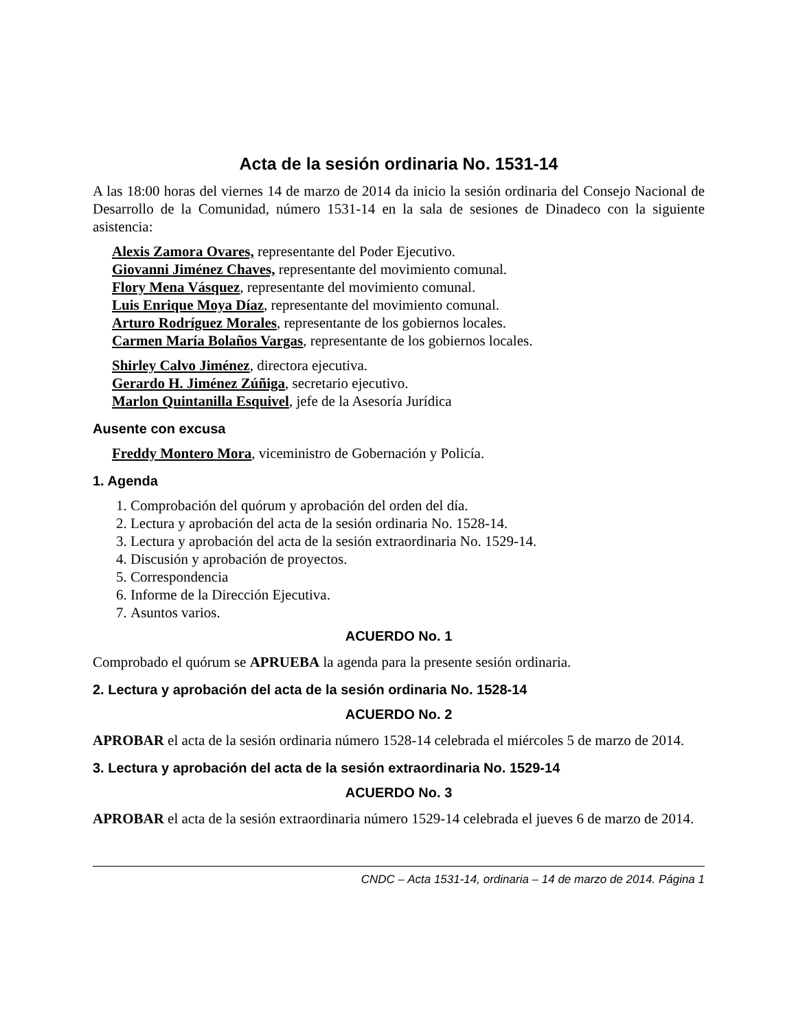Acta de la sesión ordinaria No. 1531-14
A las 18:00 horas del viernes 14 de marzo de 2014 da inicio la sesión ordinaria del Consejo Nacional de Desarrollo de la Comunidad, número 1531-14 en la sala de sesiones de Dinadeco con la siguiente asistencia:
Alexis Zamora Ovares, representante del Poder Ejecutivo.
Giovanni Jiménez Chaves, representante del movimiento comunal.
Flory Mena Vásquez, representante del movimiento comunal.
Luis Enrique Moya Díaz, representante del movimiento comunal.
Arturo Rodríguez Morales, representante de los gobiernos locales.
Carmen María Bolaños Vargas, representante de los gobiernos locales.
Shirley Calvo Jiménez, directora ejecutiva.
Gerardo H. Jiménez Zúñiga, secretario ejecutivo.
Marlon Quintanilla Esquivel, jefe de la Asesoría Jurídica
Ausente con excusa
Freddy Montero Mora, viceministro de Gobernación y Policía.
1. Agenda
1. Comprobación del quórum y aprobación del orden del día.
2. Lectura y aprobación del acta de la sesión ordinaria No. 1528-14.
3. Lectura y aprobación del acta de la sesión extraordinaria No. 1529-14.
4. Discusión y aprobación de proyectos.
5. Correspondencia
6. Informe de la Dirección Ejecutiva.
7. Asuntos varios.
ACUERDO No. 1
Comprobado el quórum se APRUEBA la agenda para la presente sesión ordinaria.
2. Lectura y aprobación del acta de la sesión ordinaria No. 1528-14
ACUERDO No. 2
APROBAR el acta de la sesión ordinaria número 1528-14 celebrada el miércoles 5 de marzo de 2014.
3. Lectura y aprobación del acta de la sesión extraordinaria No. 1529-14
ACUERDO No. 3
APROBAR el acta de la sesión extraordinaria número 1529-14 celebrada el jueves 6 de marzo de 2014.
CNDC – Acta 1531-14, ordinaria – 14 de marzo de 2014. Página 1